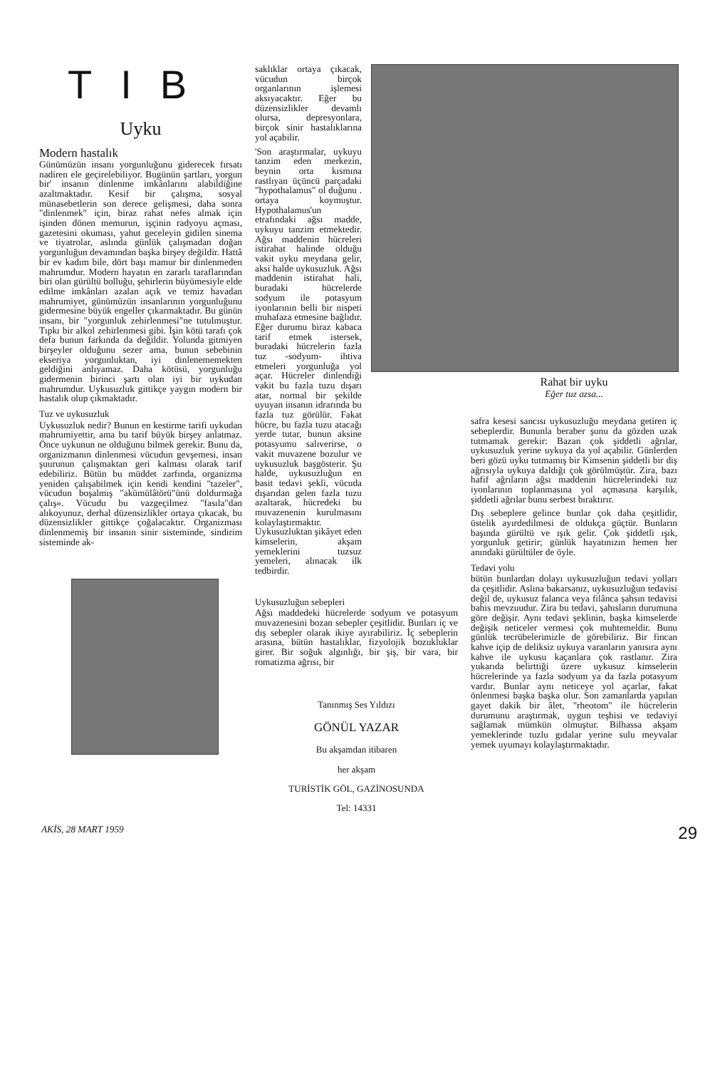TIB
Uyku
Modern hastalık
Günümüzün insanı yorgunluğunu giderecek fırsatı nadiren ele geçirelebiliyor. Bugünün şartları, yorgun bir' insanın dinlenme imkânlarını alabildiğine azaltmaktadır. Kesif bir çalışma, sosyal münasebetlerin son derece gelişmesi, daha sonra "dinlenmek" için, biraz rahat nefes almak için işinden dönen memurun, işçinin radyoyu açması, gazetesini okuması, yahut geceleyin gidilen sinema ve tiyatrolar, aslında günlük çalışmadan doğan yorgunluğun devamından başka birşey değildir. Hattâ bir ev kadım bile, dört başı mamur bir dinlenmeden mahrumdur. Modern hayatın en zararlı taraflarından biri olan gürültü bolluğu, şehirlerin büyümesiyle elde edilme imkânları azalan açık ve temiz havadan mahrumiyet, günümüzün insanlarının yorgunluğunu gidermesine büyük engeller çıkarmaktadır. Bu günün insanı, bir "yorgunluk zehirlenmesi"ne tutulmuştur. Tıpkı bir alkol zehirlenmesi gibi. İşin kötü tarafı çok defa bunun farkında da değildir. Yolunda gitmiyen birşeyler olduğunu sezer ama, bunun sebebinin ekseriya yorgunluktan, iyi dinlenememekten geldiğini anlıyamaz. Daha kötüsü, yorgunluğu gidermenin birinci şartı olan iyi bir uykudan mahrumdur. Uykusuzluk gittikçe yaygın modern bir hastalık olup çıkmaktadır.
Tuz ve uykusuzluk
Uykusuzluk nedir? Bunun en kestirme tarifi uykudan mahrumiyettir, ama bu tarif büyük birşey anlatmaz. Önce uykunun ne olduğunu bilmek gerekir. Bunu da, organizmanın dinlenmesi vücudun gevşemesi, insan şuurunun çalışmaktan geri kalması olarak tarif edebiliriz. Bütün bu müddet zarfında, organizma yeniden çalışabilmek için kendi kendini "tazeler", vücudun boşalmış "akümülâtörü"ünü doldurmağa çalış». Vücudu bu vazgeçilmez "fasıla"dan alıkoyunuz, derhal düzensizlikler ortaya çıkacak, bu düzensizlikler gittikçe çoğalacaktır. Organizması dinlenmemiş bir insanın sinir sisteminde, sindirim sisteminde ak-
saklıklar ortaya çıkacak, vücudun birçok organlarının işlemesi aksıyacaktır. Eğer bu düzensizlikler devamlı olursa, depresyonlara, birçok sinir hastalıklarına yol açabilir.
'Son araştırmalar, uykuyu tanzim eden merkezin, beynin orta kısmına rastlıyan üçüncü parçadaki "hypothalamus" ol duğunu . ortaya koymuştur. Hypothalamus'un etrafındaki ağsı madde, uykuyu tanzim etmektedir. Ağsı maddenin hücreleri istirahat halinde olduğu vakit uyku meydana gelir, aksi halde uykusuzluk. Ağsı maddenin istirahat hali, buradaki hücrelerde sodyum ile potasyum iyonlarının belli bir nispeti muhafaza etmesine bağlıdır. Eğer durumu biraz kabaca tarif etmek istersek, buradaki hücrelerin fazla tuz -sodyum- ihtiva etmeleri yorgunluğa yol açar. Hücreler dinlendiği vakit bu fazla tuzu dışarı atar, normal bir şekilde uyuyan insanın idrarında bu fazla tuz görülür. Fakat hücre, bu fazla tuzu atacağı yerde tutar, bunun aksine potasyumu salıverirse, o vakit muvazene bozulur ve uykusuzluk başgösterir. Şu halde, uykusuzluğun en basit tedavi şekli, vücuda dışarıdan gelen fazla tuzu azaltarak, hücredeki bu muvazenenin kurulmasını kolaylaştırmaktır. Uykusuzluktan şikâyet eden kimselerin, akşam yemeklerini tuzsuz yemeleri, alınacak ilk tedbirdir.
Uykusuzluğun sebepleri
Ağsı maddedeki hücrelerde sodyum ve potasyum muvazenesini bozan sebepler çeşitlidir. Bunları iç ve dış sebepler olarak ikiye ayırabiliriz. İç sebeplerin arasına, bütün hastalıklar, fizyolojik bozukluklar girer. Bir soğuk algınlığı, bir şiş, bir vara, bir romatizma ağrısı, bir
Tanınmış Ses Yıldızı
GÖNÜL YAZAR
Bu akşamdan itibaren
her akşam
TURİSTİK GÖL, GAZİNOSUNDA
Tel: 14331
Rahat bir uyku
Eğer tuz azsa...
safra kesesi sancısı uykusuzluğu meydana getiren iç sebeplerdir. Bununla beraber şunu da gözden uzak tutmamak gerekir: Bazan çok şiddetli ağrılar, uykusuzluk yerine uykuya da yol açabilir. Günlerden beri gözü uyku tutmamış bir Kimsenin şiddetli bir diş ağrısıyla uykuya daldığı çok görülmüştür. Zira, bazı hafif ağrıların ağsı maddenin hücrelerindeki tuz iyonlarının toplanmasına yol açmasına karşılık, şiddetli ağrılar bunu serbest bıraktırır.
Dış sebeplere gelince bunlar çok daha çeşitlidir, üstelik ayırdedilmesi de oldukça güçtür. Bunların başında gürültü ve ışık gelir. Çok şiddetli ışık, yorgunluk getirir; günlük hayatınızın hemen her anındaki gürültüler de öyle.
Tedavi yolu
bütün bunlardan dolayı uykusuzluğun tedavi yolları da çeşitlidir. Aslına bakarsanız, uykusuzluğun tedavisi değil de, uykusuz falanca veya filânca şahsın tedavisi bahis mevzuudur. Zira bu tedavi, şahısların durumuna göre değişir. Aynı tedavi şeklinin, başka kimselerde değişik neticeler vermesi çok muhtemeldir. Bunu günlük tecrübelerimizle de görebiliriz. Bir fincan kahve içip de deliksiz uykuya varanların yanısıra aynı kahve ile uykusu kaçanlara çok rastlanır. Zira yukarıda belirttiği üzere uykusuz kimselerin hücrelerinde ya fazla sodyum ya da fazla potasyum vardır. Bunlar aynı neticeye yol açarlar, fakat önlenmesi başka başka olur. Son zamanlarda yapılan gayet dakik bir âlet, "rheotom" ile hücrelerin durumunu araştırmak, uygun teşhisi ve tedaviyi sağlamak mümkün olmuştur. Bilhassa akşam yemeklerinde tuzlu gıdalar yerine sulu meyvalar yemek uyumayı kolaylaştırmaktadır.
AKİS, 28 MART 1959 29